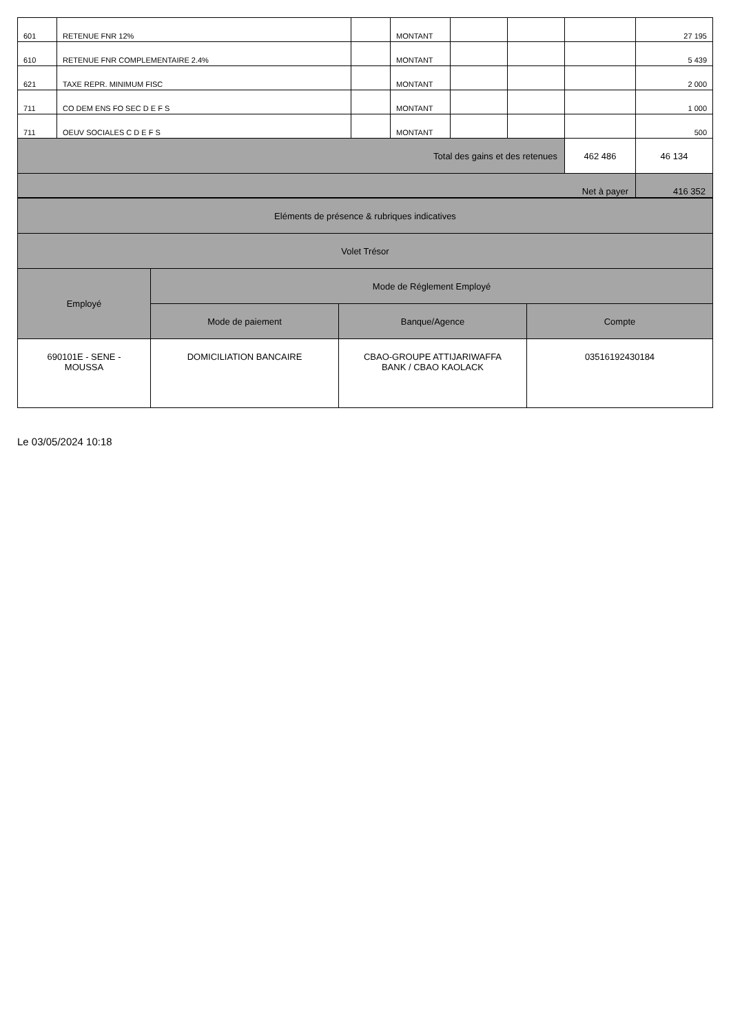| 601 | RETENUE FNR 12% | | MONTANT | | | | 27 195 |
| 610 | RETENUE FNR COMPLEMENTAIRE 2.4% | | MONTANT | | | | 5 439 |
| 621 | TAXE REPR. MINIMUM FISC | | MONTANT | | | | 2 000 |
| 711 | CO DEM ENS FO SEC D E F S | | MONTANT | | | | 1 000 |
| 711 | OEUV SOCIALES C D E F S | | MONTANT | | | | 500 |
| Total des gains et des retenues | | | | | | 462 486 | 46 134 |
| Net à payer | | | | | | | 416 352 |
| Eléments de présence & rubriques indicatives | | | |
| Volet Trésor | | | |
| Employé | Mode de Réglement Employé | | |
| | Mode de paiement | Banque/Agence | Compte |
| 690101E - SENE - MOUSSA | DOMICILIATION BANCAIRE | CBAO-GROUPE ATTIJARIWAFFA BANK / CBAO KAOLACK | 03516192430184 |
Le 03/05/2024 10:18